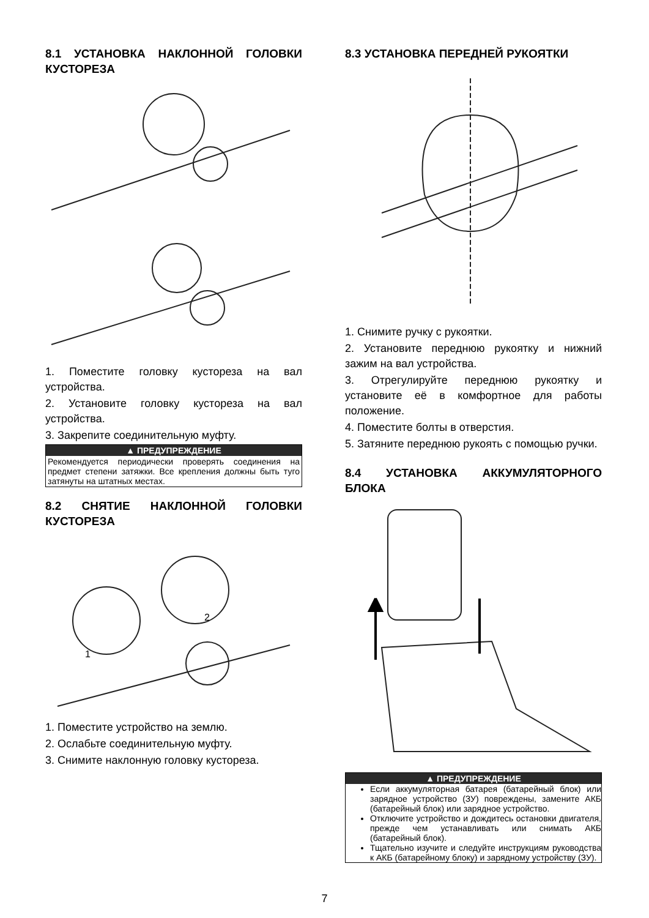8.1 УСТАНОВКА НАКЛОННОЙ ГОЛОВКИ КУСТОРЕЗА
1. Поместите головку кустореза на вал устройства.
2. Установите головку кустореза на вал устройства.
3. Закрепите соединительную муфту.
▲ ПРЕДУПРЕЖДЕНИЕ
Рекомендуется периодически проверять соединения на предмет степени затяжки. Все крепления должны быть туго затянуты на штатных местах.
8.2 СНЯТИЕ НАКЛОННОЙ ГОЛОВКИ КУСТОРЕЗА
1
2
1. Поместите устройство на землю.
2. Ослабьте соединительную муфту.
3. Снимите наклонную головку кустореза.
8.3 УСТАНОВКА ПЕРЕДНЕЙ РУКОЯТКИ
1. Снимите ручку с рукоятки.
2. Установите переднюю рукоятку и нижний зажим на вал устройства.
3. Отрегулируйте переднюю рукоятку и установите её в комфортное для работы положение.
4. Поместите болты в отверстия.
5. Затяните переднюю рукоять с помощью ручки.
8.4 УСТАНОВКА АККУМУЛЯТОРНОГО БЛОКА
▲ ПРЕДУПРЕЖДЕНИЕ
Если аккумуляторная батарея (батарейный блок) или зарядное устройство (ЗУ) повреждены, замените АКБ (батарейный блок) или зарядное устройство.
Отключите устройство и дождитесь остановки двигателя, прежде чем устанавливать или снимать АКБ (батарейный блок).
Тщательно изучите и следуйте инструкциям руководства к АКБ (батарейному блоку) и зарядному устройству (ЗУ).
7